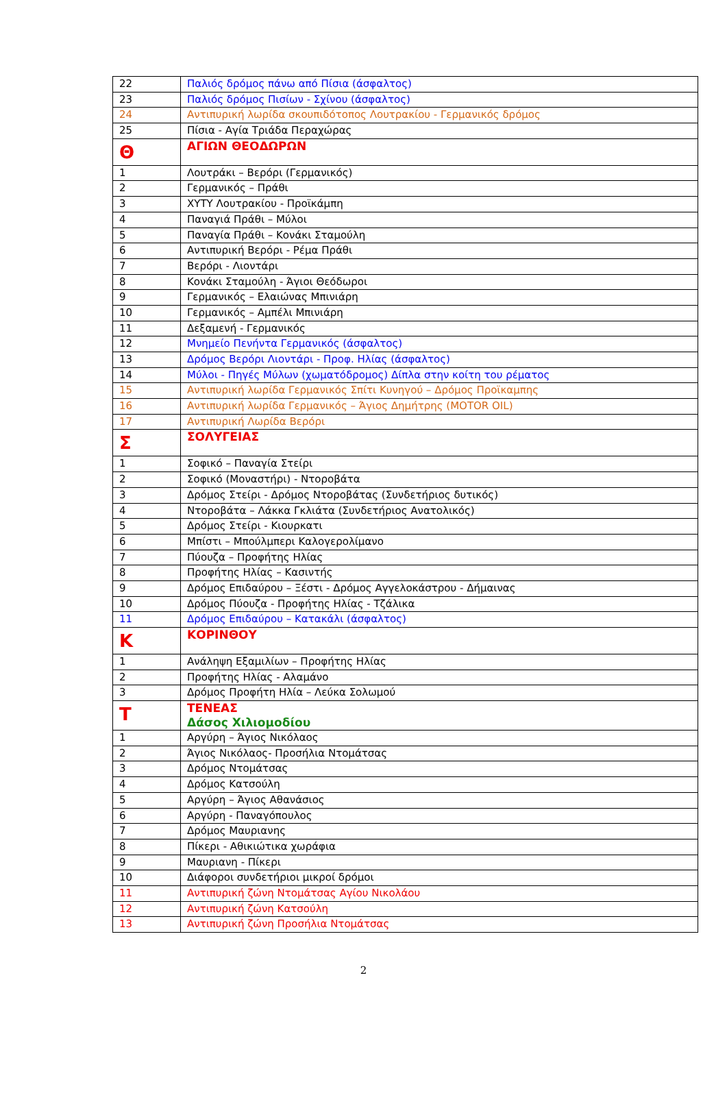| 22 | Παλιός δρόμος πάνω από Πίσια (άσφαλτος) |
| 23 | Παλιός δρόμος Πισίων - Σχίνου (άσφαλτος) |
| 24 | Αντιπυρική λωρίδα σκουπιδότοπος Λουτρακίου - Γερμανικός δρόμος |
| 25 | Πίσια - Αγία Τριάδα Περαχώρας |
| Θ | ΑΓΙΩΝ ΘΕΟΔΩΡΩΝ |
| 1 | Λουτράκι – Βερόρι (Γερμανικός) |
| 2 | Γερμανικός – Πράθι |
| 3 | ΧΥΤΥ Λουτρακίου - Προϊκάμπη |
| 4 | Παναγιά Πράθι – Μύλοι |
| 5 | Παναγία Πράθι – Κονάκι Σταμούλη |
| 6 | Αντιπυρική Βερόρι - Ρέμα Πράθι |
| 7 | Βερόρι - Λιοντάρι |
| 8 | Κονάκι Σταμούλη - Άγιοι Θεόδωροι |
| 9 | Γερμανικός – Ελαιώνας Μπινιάρη |
| 10 | Γερμανικός – Αμπέλι Μπινιάρη |
| 11 | Δεξαμενή - Γερμανικός |
| 12 | Μνημείο Πενήντα Γερμανικός (άσφαλτος) |
| 13 | Δρόμος Βερόρι Λιοντάρι - Προφ. Ηλίας (άσφαλτος) |
| 14 | Μύλοι - Πηγές Μύλων (χωματόδρομος) Δίπλα στην κοίτη του ρέματος |
| 15 | Αντιπυρική λωρίδα Γερμανικός Σπίτι Κυνηγού – Δρόμος Προϊκαμπης |
| 16 | Αντιπυρική λωρίδα Γερμανικός – Άγιος Δημήτρης (MOTOR OIL) |
| 17 | Αντιπυρική Λωρίδα Βερόρι |
| Σ | ΣΟΛΥΓΕΙΑΣ |
| 1 | Σοφικό – Παναγία Στείρι |
| 2 | Σοφικό (Μοναστήρι) - Ντοροβάτα |
| 3 | Δρόμος Στείρι - Δρόμος Ντοροβάτας (Συνδετήριος δυτικός) |
| 4 | Ντοροβάτα – Λάκκα Γκλιάτα (Συνδετήριος Ανατολικός) |
| 5 | Δρόμος Στείρι - Κιουρκατι |
| 6 | Μπίστι – Μπούλμπερι Καλογερολίμανο |
| 7 | Πύουζα – Προφήτης Ηλίας |
| 8 | Προφήτης Ηλίας – Κασιντής |
| 9 | Δρόμος Επιδαύρου – Ξέστι - Δρόμος Αγγελοκάστρου - Δήμαινας |
| 10 | Δρόμος Πύουζα - Προφήτης Ηλίας - Τζάλικα |
| 11 | Δρόμος Επιδαύρου – Κατακάλι (άσφαλτος) |
| Κ | ΚΟΡΙΝΘΟΥ |
| 1 | Ανάληψη Εξαμιλίων – Προφήτης Ηλίας |
| 2 | Προφήτης Ηλίας - Αλαμάνο |
| 3 | Δρόμος Προφήτη Ηλία – Λεύκα Σολωμού |
| Τ | ΤΕΝΕΑΣ Δάσος Χιλιομοδίου |
| 1 | Αργύρη – Άγιος Νικόλαος |
| 2 | Άγιος Νικόλαος- Προσήλια Ντομάτσας |
| 3 | Δρόμος Ντομάτσας |
| 4 | Δρόμος Κατσούλη |
| 5 | Αργύρη – Άγιος Αθανάσιος |
| 6 | Αργύρη - Παναγόπουλος |
| 7 | Δρόμος Μαυριανης |
| 8 | Πίκερι - Αθικιώτικα χωράφια |
| 9 | Μαυριανη - Πίκερι |
| 10 | Διάφοροι συνδετήριοι μικροί δρόμοι |
| 11 | Αντιπυρική ζώνη Ντομάτσας Αγίου Νικολάου |
| 12 | Αντιπυρική ζώνη Κατσούλη |
| 13 | Αντιπυρική ζώνη Προσήλια Ντομάτσας |
2